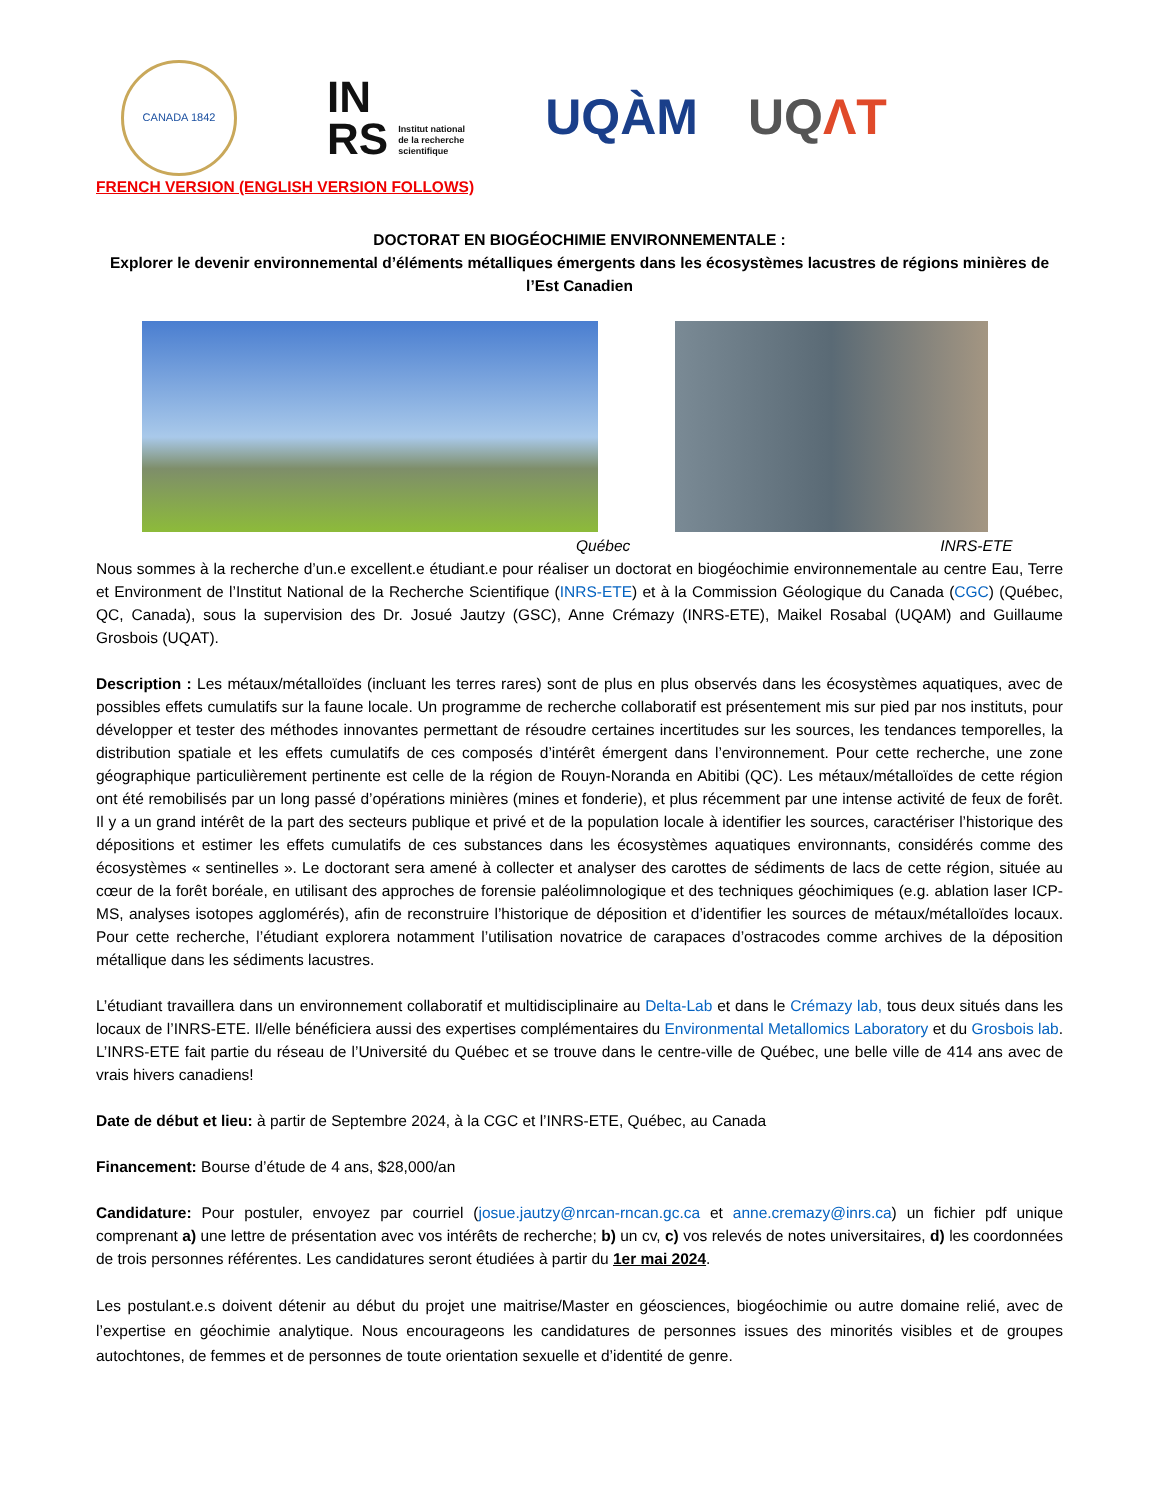CANADA 1842
IN
RS Institut national
de la recherche
scientifique
UQÀM UQΛT
FRENCH VERSION (ENGLISH VERSION FOLLOWS)
DOCTORAT EN BIOGÉOCHIMIE ENVIRONNEMENTALE :
Explorer le devenir environnemental d’éléments métalliques émergents dans les écosystèmes lacustres de régions minières de l’Est Canadien
Québec INRS-ETE
Nous sommes à la recherche d’un.e excellent.e étudiant.e pour réaliser un doctorat en biogéochimie environnementale au centre Eau, Terre et Environment de l’Institut National de la Recherche Scientifique (INRS-ETE) et à la Commission Géologique du Canada (CGC) (Québec, QC, Canada), sous la supervision des Dr. Josué Jautzy (GSC), Anne Crémazy (INRS-ETE), Maikel Rosabal (UQAM) and Guillaume Grosbois (UQAT).
Description : Les métaux/métalloïdes (incluant les terres rares) sont de plus en plus observés dans les écosystèmes aquatiques, avec de possibles effets cumulatifs sur la faune locale. Un programme de recherche collaboratif est présentement mis sur pied par nos instituts, pour développer et tester des méthodes innovantes permettant de résoudre certaines incertitudes sur les sources, les tendances temporelles, la distribution spatiale et les effets cumulatifs de ces composés d’intérêt émergent dans l’environnement. Pour cette recherche, une zone géographique particulièrement pertinente est celle de la région de Rouyn-Noranda en Abitibi (QC). Les métaux/métalloïdes de cette région ont été remobilisés par un long passé d’opérations minières (mines et fonderie), et plus récemment par une intense activité de feux de forêt. Il y a un grand intérêt de la part des secteurs publique et privé et de la population locale à identifier les sources, caractériser l’historique des dépositions et estimer les effets cumulatifs de ces substances dans les écosystèmes aquatiques environnants, considérés comme des écosystèmes « sentinelles ». Le doctorant sera amené à collecter et analyser des carottes de sédiments de lacs de cette région, située au cœur de la forêt boréale, en utilisant des approches de forensie paléolimnologique et des techniques géochimiques (e.g. ablation laser ICP-MS, analyses isotopes agglomérés), afin de reconstruire l’historique de déposition et d’identifier les sources de métaux/métalloïdes locaux. Pour cette recherche, l’étudiant explorera notamment l’utilisation novatrice de carapaces d’ostracodes comme archives de la déposition métallique dans les sédiments lacustres.
L’étudiant travaillera dans un environnement collaboratif et multidisciplinaire au Delta-Lab et dans le Crémazy lab, tous deux situés dans les locaux de l’INRS-ETE. Il/elle bénéficiera aussi des expertises complémentaires du Environmental Metallomics Laboratory et du Grosbois lab. L’INRS-ETE fait partie du réseau de l’Université du Québec et se trouve dans le centre-ville de Québec, une belle ville de 414 ans avec de vrais hivers canadiens!
Date de début et lieu: à partir de Septembre 2024, à la CGC et l’INRS-ETE, Québec, au Canada
Financement: Bourse d’étude de 4 ans, $28,000/an
Candidature: Pour postuler, envoyez par courriel (josue.jautzy@nrcan-rncan.gc.ca et anne.cremazy@inrs.ca) un fichier pdf unique comprenant a) une lettre de présentation avec vos intérêts de recherche; b) un cv, c) vos relevés de notes universitaires, d) les coordonnées de trois personnes référentes. Les candidatures seront étudiées à partir du 1er mai 2024.
Les postulant.e.s doivent détenir au début du projet une maitrise/Master en géosciences, biogéochimie ou autre domaine relié, avec de l’expertise en géochimie analytique. Nous encourageons les candidatures de personnes issues des minorités visibles et de groupes autochtones, de femmes et de personnes de toute orientation sexuelle et d’identité de genre.